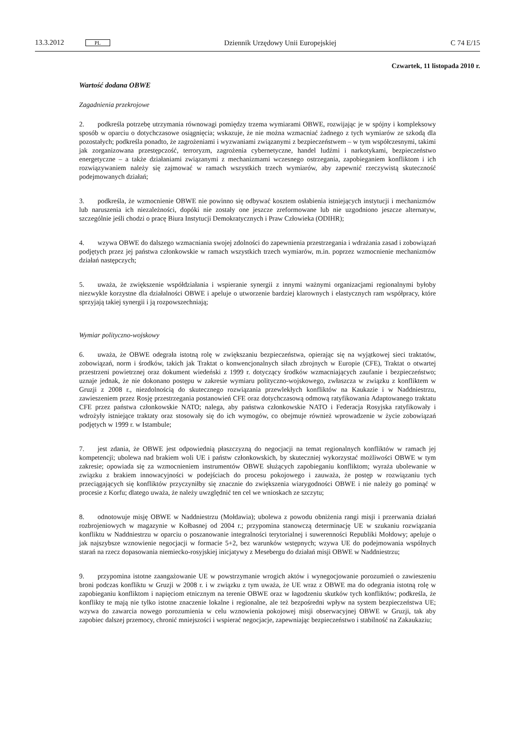13.3.2012 PL Dziennik Urzędowy Unii Europejskiej C 74 E/15
Czwartek, 11 listopada 2010 r.
Wartość dodana OBWE
Zagadnienia przekrojowe
2. podkreśla potrzebę utrzymania równowagi pomiędzy trzema wymiarami OBWE, rozwijając je w spójny i kompleksowy sposób w oparciu o dotychczasowe osiągnięcia; wskazuje, że nie można wzmacniać żadnego z tych wymiarów ze szkodą dla pozostałych; podkreśla ponadto, że zagrożeniami i wyzwaniami związanymi z bezpieczeństwem – w tym współczesnymi, takimi jak zorganizowana przestępczość, terroryzm, zagrożenia cybernetyczne, handel ludźmi i narkotykami, bezpieczeństwo energetyczne – a także działaniami związanymi z mechanizmami wczesnego ostrzegania, zapobieganiem konfliktom i ich rozwiązywaniem należy się zajmować w ramach wszystkich trzech wymiarów, aby zapewnić rzeczywistą skuteczność podejmowanych działań;
3. podkreśla, że wzmocnienie OBWE nie powinno się odbywać kosztem osłabienia istniejących instytucji i mechanizmów lub naruszenia ich niezależności, dopóki nie zostały one jeszcze zreformowane lub nie uzgodniono jeszcze alternatyw, szczególnie jeśli chodzi o pracę Biura Instytucji Demokratycznych i Praw Człowieka (ODIHR);
4. wzywa OBWE do dalszego wzmacniania swojej zdolności do zapewnienia przestrzegania i wdrażania zasad i zobowiązań podjętych przez jej państwa członkowskie w ramach wszystkich trzech wymiarów, m.in. poprzez wzmocnienie mechanizmów działań następczych;
5. uważa, że zwiększenie współdziałania i wspieranie synergii z innymi ważnymi organizacjami regionalnymi byłoby niezwykle korzystne dla działalności OBWE i apeluje o utworzenie bardziej klarownych i elastycznych ram współpracy, które sprzyjają takiej synergii i ją rozpowszechniają;
Wymiar polityczno-wojskowy
6. uważa, że OBWE odegrała istotną rolę w zwiększaniu bezpieczeństwa, opierając się na wyjątkowej sieci traktatów, zobowiązań, norm i środków, takich jak Traktat o konwencjonalnych siłach zbrojnych w Europie (CFE), Traktat o otwartej przestrzeni powietrznej oraz dokument wiedeński z 1999 r. dotyczący środków wzmacniających zaufanie i bezpieczeństwo; uznaje jednak, że nie dokonano postępu w zakresie wymiaru polityczno-wojskowego, zwłaszcza w związku z konfliktem w Gruzji z 2008 r., niezdolnością do skutecznego rozwiązania przewlekłych konfliktów na Kaukazie i w Naddniestrzu, zawieszeniem przez Rosję przestrzegania postanowień CFE oraz dotychczasową odmową ratyfikowania Adaptowanego traktatu CFE przez państwa członkowskie NATO; nalega, aby państwa członkowskie NATO i Federacja Rosyjska ratyfikowały i wdrożyły istniejące traktaty oraz stosowały się do ich wymogów, co obejmuje również wprowadzenie w życie zobowiązań podjętych w 1999 r. w Istambule;
7. jest zdania, że OBWE jest odpowiednią płaszczyzną do negocjacji na temat regionalnych konfliktów w ramach jej kompetencji; ubolewa nad brakiem woli UE i państw członkowskich, by skuteczniej wykorzystać możliwości OBWE w tym zakresie; opowiada się za wzmocnieniem instrumentów OBWE służących zapobieganiu konfliktom; wyraża ubolewanie w związku z brakiem innowacyjności w podejściach do procesu pokojowego i zauważa, że postęp w rozwiązaniu tych przeciągających się konfliktów przyczyniłby się znacznie do zwiększenia wiarygodności OBWE i nie należy go pominąć w procesie z Korfu; dlatego uważa, że należy uwzględnić ten cel we wnioskach ze szczytu;
8. odnotowuje misję OBWE w Naddniestrzu (Mołdawia); ubolewa z powodu obniżenia rangi misji i przerwania działań rozbrojeniowych w magazynie w Kołbasnej od 2004 r.; przypomina stanowczą determinację UE w szukaniu rozwiązania konfliktu w Naddniestrzu w oparciu o poszanowanie integralności terytorialnej i suwerenności Republiki Mołdowy; apeluje o jak najszybsze wznowienie negocjacji w formacie 5+2, bez warunków wstępnych; wzywa UE do podejmowania wspólnych starań na rzecz dopasowania niemiecko-rosyjskiej inicjatywy z Mesebergu do działań misji OBWE w Naddniestrzu;
9. przypomina istotne zaangażowanie UE w powstrzymanie wrogich aktów i wynegocjowanie porozumień o zawieszeniu broni podczas konfliktu w Gruzji w 2008 r. i w związku z tym uważa, że UE wraz z OBWE ma do odegrania istotną rolę w zapobieganiu konfliktom i napięciom etnicznym na terenie OBWE oraz w łagodzeniu skutków tych konfliktów; podkreśla, że konflikty te mają nie tylko istotne znaczenie lokalne i regionalne, ale też bezpośredni wpływ na system bezpieczeństwa UE; wzywa do zawarcia nowego porozumienia w celu wznowienia pokojowej misji obserwacyjnej OBWE w Gruzji, tak aby zapobiec dalszej przemocy, chronić mniejszości i wspierać negocjacje, zapewniając bezpieczeństwo i stabilność na Zakaukaziu;